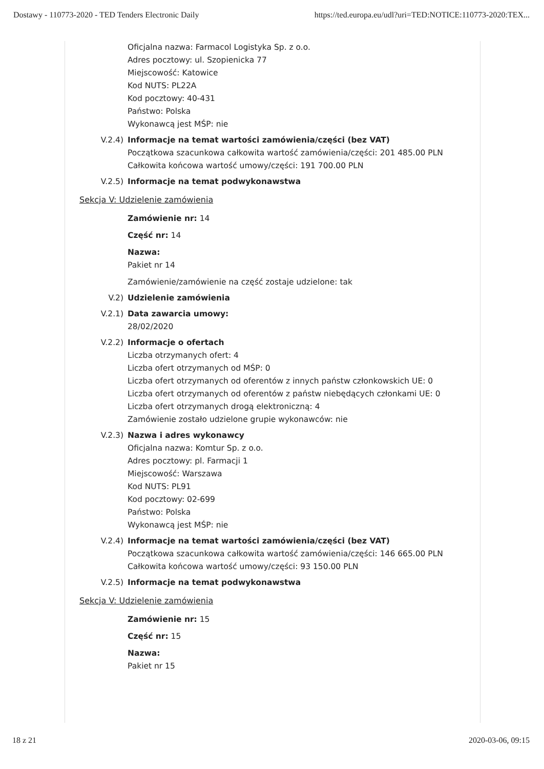Dostawy - 110773-2020 - TED Tenders Electronic Daily https://ted.europa.eu/udl?uri=TED:NOTICE:110773-2020:TEX...
Oficjalna nazwa: Farmacol Logistyka Sp. z o.o.
Adres pocztowy: ul. Szopienicka 77
Miejscowość: Katowice
Kod NUTS: PL22A
Kod pocztowy: 40-431
Państwo: Polska
Wykonawcą jest MŚP: nie
V.2.4) Informacje na temat wartości zamówienia/części (bez VAT)
Początkowa szacunkowa całkowita wartość zamówienia/części: 201 485.00 PLN
Całkowita końcowa wartość umowy/części: 191 700.00 PLN
V.2.5) Informacje na temat podwykonawstwa
Sekcja V: Udzielenie zamówienia
Zamówienie nr: 14
Część nr: 14
Nazwa:
Pakiet nr 14
Zamówienie/zamówienie na część zostaje udzielone: tak
V.2) Udzielenie zamówienia
V.2.1) Data zawarcia umowy:
28/02/2020
V.2.2) Informacje o ofertach
Liczba otrzymanych ofert: 4
Liczba ofert otrzymanych od MŚP: 0
Liczba ofert otrzymanych od oferentów z innych państw członkowskich UE: 0
Liczba ofert otrzymanych od oferentów z państw niebędących członkami UE: 0
Liczba ofert otrzymanych drogą elektroniczną: 4
Zamówienie zostało udzielone grupie wykonawców: nie
V.2.3) Nazwa i adres wykonawcy
Oficjalna nazwa: Komtur Sp. z o.o.
Adres pocztowy: pl. Farmacji 1
Miejscowość: Warszawa
Kod NUTS: PL91
Kod pocztowy: 02-699
Państwo: Polska
Wykonawcą jest MŚP: nie
V.2.4) Informacje na temat wartości zamówienia/części (bez VAT)
Początkowa szacunkowa całkowita wartość zamówienia/części: 146 665.00 PLN
Całkowita końcowa wartość umowy/części: 93 150.00 PLN
V.2.5) Informacje na temat podwykonawstwa
Sekcja V: Udzielenie zamówienia
Zamówienie nr: 15
Część nr: 15
Nazwa:
Pakiet nr 15
18 z 21 2020-03-06, 09:15